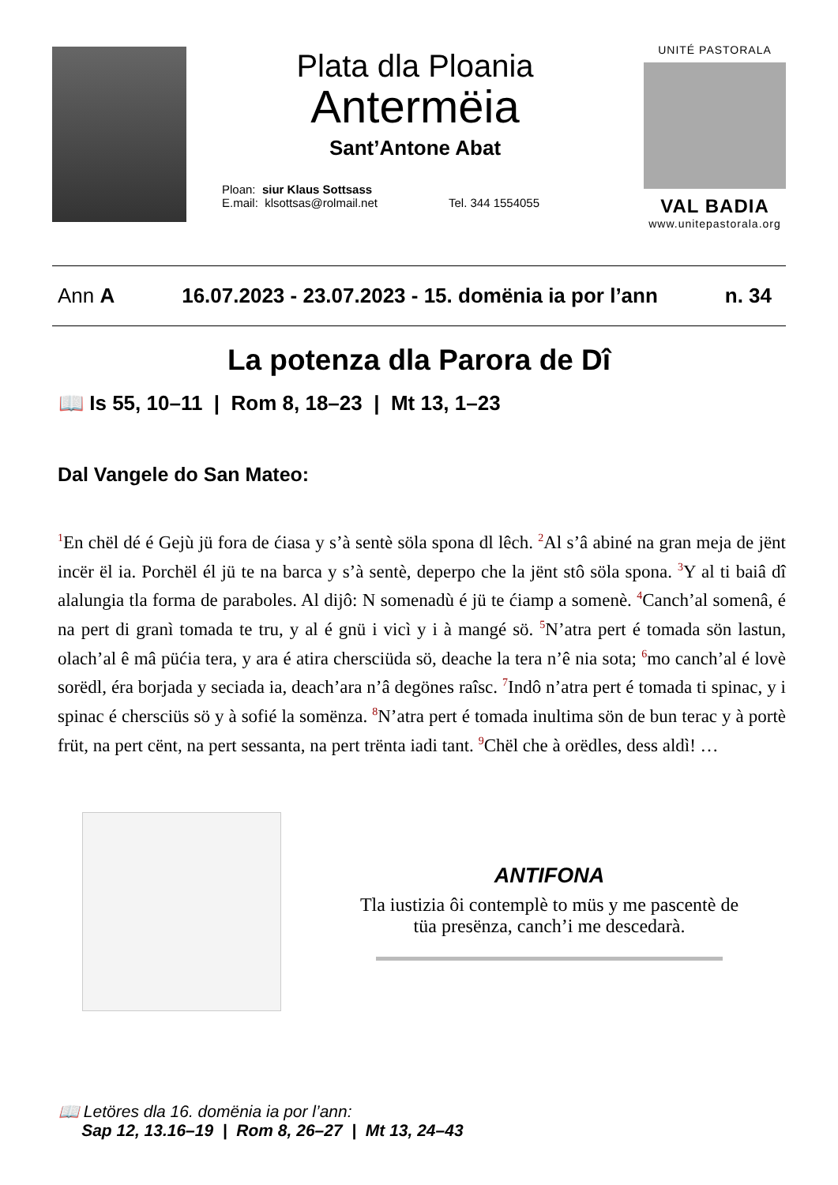Plata dla Ploania
Antermëia
Sant’Antone Abat
Ploan: siur Klaus Sottsass
E.mail: klsottsas@rolmail.net
Tel. 344 1554055
UNITÉ PASTORALA
VAL BADIA
www.unitepastorala.org
Ann A 16.07.2023 - 23.07.2023 - 15. domënia ia por l’ann n. 34
La potenza dla Parora de Dî
📖 Is 55, 10–11 | Rom 8, 18–23 | Mt 13, 1–23
Dal Vangele do San Mateo:
<sup>1</sup> En chël dé é Gejù jü fora de ćiasa y s’à sentè söla spona dl lêch. <sup>2</sup>Al s’â abiné na gran meja de jënt incër ël ia. Porchël él jü te na barca y s’à sentè, deperpo che la jënt stô söla spona. <sup>3</sup>Y al ti baiâ dî alalungia tla forma de paraboles. Al dijô: N somenadù é jü te ćiamp a somenè. <sup>4</sup>Canch’al somenâ, é na pert di granì tomada te tru, y al é gnü i vicì y i à mangé sö. <sup>5</sup>N’atra pert é tomada sön lastun, olach’al ê mâ püćia tera, y ara é atira chersciüda sö, deache la tera n’ê nia sota; <sup>6</sup>mo canch’al é lovè sorëdl, éra borjada y seciada ia, deach’ara n’â degönes raîsc. <sup>7</sup>Indô n’atra pert é tomada ti spinac, y i spinac é chersciüs sö y à sofié la somënza. <sup>8</sup>N’atra pert é tomada inultima sön de bun terac y à portè früt, na pert cënt, na pert sessanta, na pert trënta iadi tant. <sup>9</sup>Chël che à orëdles, dess aldì! …
ANTIFONA
Tla iustizia ôi contemplè to müs y me pascentè de
tüa presënza, canch’i me descedarà.
📖 Letöres dla 16. domënia ia por l’ann:
Sap 12, 13.16–19 | Rom 8, 26–27 | Mt 13, 24–43